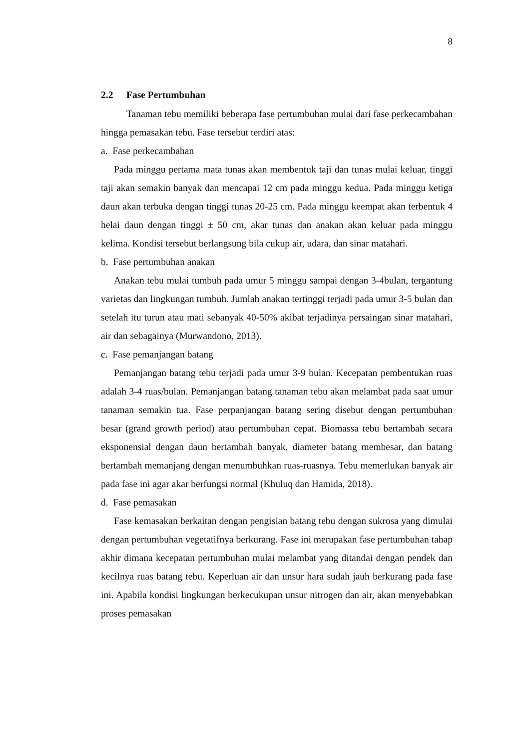8
2.2 Fase Pertumbuhan
Tanaman tebu memiliki beberapa fase pertumbuhan mulai dari fase perkecambahan hingga pemasakan tebu. Fase tersebut terdiri atas:
a. Fase perkecambahan
Pada minggu pertama mata tunas akan membentuk taji dan tunas mulai keluar, tinggi taji akan semakin banyak dan mencapai 12 cm pada minggu kedua. Pada minggu ketiga daun akan terbuka dengan tinggi tunas 20-25 cm. Pada minggu keempat akan terbentuk 4 helai daun dengan tinggi ± 50 cm, akar tunas dan anakan akan keluar pada minggu kelima. Kondisi tersebut berlangsung bila cukup air, udara, dan sinar matahari.
b. Fase pertumbuhan anakan
Anakan tebu mulai tumbuh pada umur 5 minggu sampai dengan 3-4bulan, tergantung varietas dan lingkungan tumbuh. Jumlah anakan tertinggi terjadi pada umur 3-5 bulan dan setelah itu turun atau mati sebanyak 40-50% akibat terjadinya persaingan sinar matahari, air dan sebagainya (Murwandono, 2013).
c. Fase pemanjangan batang
Pemanjangan batang tebu terjadi pada umur 3-9 bulan. Kecepatan pembentukan ruas adalah 3-4 ruas/bulan. Pemanjangan batang tanaman tebu akan melambat pada saat umur tanaman semakin tua. Fase perpanjangan batang sering disebut dengan pertumbuhan besar (grand growth period) atau pertumbuhan cepat. Biomassa tebu bertambah secara eksponensial dengan daun bertambah banyak, diameter batang membesar, dan batang bertambah memanjang dengan menumbuhkan ruas-ruasnya. Tebu memerlukan banyak air pada fase ini agar akar berfungsi normal (Khuluq dan Hamida, 2018).
d. Fase pemasakan
Fase kemasakan berkaitan dengan pengisian batang tebu dengan sukrosa yang dimulai dengan pertumbuhan vegetatifnya berkurang. Fase ini merupakan fase pertumbuhan tahap akhir dimana kecepatan pertumbuhan mulai melambat yang ditandai dengan pendek dan kecilnya ruas batang tebu. Keperluan air dan unsur hara sudah jauh berkurang pada fase ini. Apabila kondisi lingkungan berkecukupan unsur nitrogen dan air, akan menyebabkan proses pemasakan